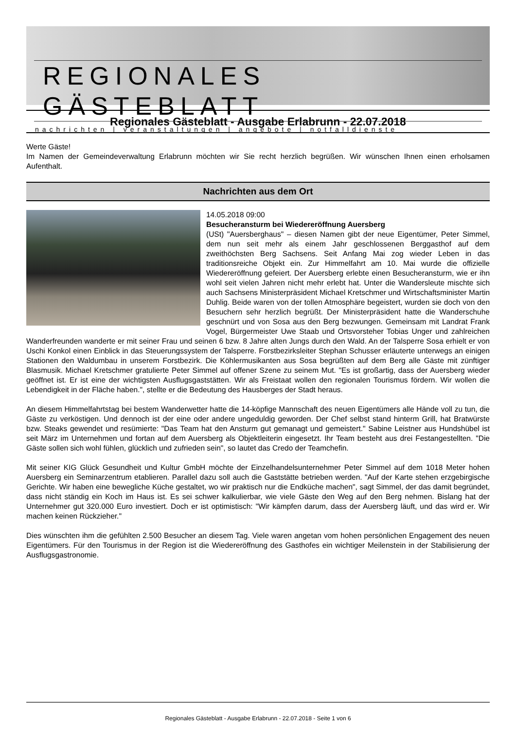REGIONALES GÄSTEBLATT
nachrichten | veranstaltungen | angebote | notfalldienste
Regionales Gästeblatt - Ausgabe Erlabrunn - 22.07.2018
Werte Gäste!
Im Namen der Gemeindeverwaltung Erlabrunn möchten wir Sie recht herzlich begrüßen. Wir wünschen Ihnen einen erholsamen Aufenthalt.
Nachrichten aus dem Ort
14.05.2018 09:00
Besucheransturm bei Wiedereröffnung Auersberg
(USt) "Auersberghaus" – diesen Namen gibt der neue Eigentümer, Peter Simmel, dem nun seit mehr als einem Jahr geschlossenen Berggasthof auf dem zweithöchsten Berg Sachsens. Seit Anfang Mai zog wieder Leben in das traditionsreiche Objekt ein. Zur Himmelfahrt am 10. Mai wurde die offizielle Wiedereröffnung gefeiert. Der Auersberg erlebte einen Besucheransturm, wie er ihn wohl seit vielen Jahren nicht mehr erlebt hat. Unter die Wandersleute mischte sich auch Sachsens Ministerpräsident Michael Kretschmer und Wirtschaftsminister Martin Duhlig. Beide waren von der tollen Atmosphäre begeistert, wurden sie doch von den Besuchern sehr herzlich begrüßt. Der Ministerpräsident hatte die Wanderschuhe geschnürt und von Sosa aus den Berg bezwungen. Gemeinsam mit Landrat Frank Vogel, Bürgermeister Uwe Staab und Ortsvorsteher Tobias Unger und zahlreichen Wanderfreunden wanderte er mit seiner Frau und seinen 6 bzw. 8 Jahre alten Jungs durch den Wald. An der Talsperre Sosa erhielt er von Uschi Konkol einen Einblick in das Steuerungssystem der Talsperre. Forstbezirksleiter Stephan Schusser erläuterte unterwegs an einigen Stationen den Waldumbau in unserem Forstbezirk. Die Köhlermusikanten aus Sosa begrüßten auf dem Berg alle Gäste mit zünftiger Blasmusik. Michael Kretschmer gratulierte Peter Simmel auf offener Szene zu seinem Mut. "Es ist großartig, dass der Auersberg wieder geöffnet ist. Er ist eine der wichtigsten Ausflugsgaststätten. Wir als Freistaat wollen den regionalen Tourismus fördern. Wir wollen die Lebendigkeit in der Fläche haben.", stellte er die Bedeutung des Hausberges der Stadt heraus.
An diesem Himmelfahrtstag bei bestem Wanderwetter hatte die 14-köpfige Mannschaft des neuen Eigentümers alle Hände voll zu tun, die Gäste zu verköstigen. Und dennoch ist der eine oder andere ungeduldig geworden. Der Chef selbst stand hinterm Grill, hat Bratwürste bzw. Steaks gewendet und resümierte: "Das Team hat den Ansturm gut gemanagt und gemeistert." Sabine Leistner aus Hundshübel ist seit März im Unternehmen und fortan auf dem Auersberg als Objektleiterin eingesetzt. Ihr Team besteht aus drei Festangestellten. "Die Gäste sollen sich wohl fühlen, glücklich und zufrieden sein", so lautet das Credo der Teamchefin.
Mit seiner KIG Glück Gesundheit und Kultur GmbH möchte der Einzelhandelsunternehmer Peter Simmel auf dem 1018 Meter hohen Auersberg ein Seminarzentrum etablieren. Parallel dazu soll auch die Gaststätte betrieben werden. "Auf der Karte stehen erzgebirgische Gerichte. Wir haben eine bewegliche Küche gestaltet, wo wir praktisch nur die Endküche machen", sagt Simmel, der das damit begründet, dass nicht ständig ein Koch im Haus ist. Es sei schwer kalkulierbar, wie viele Gäste den Weg auf den Berg nehmen. Bislang hat der Unternehmer gut 320.000 Euro investiert. Doch er ist optimistisch: "Wir kämpfen darum, dass der Auersberg läuft, und das wird er. Wir machen keinen Rückzieher."
Dies wünschten ihm die gefühlten 2.500 Besucher an diesem Tag. Viele waren angetan vom hohen persönlichen Engagement des neuen Eigentümers. Für den Tourismus in der Region ist die Wiedereröffnung des Gasthofes ein wichtiger Meilenstein in der Stabilisierung der Ausflugsgastronomie.
Regionales Gästeblatt - Ausgabe Erlabrunn - 22.07.2018 - Seite 1 von 6